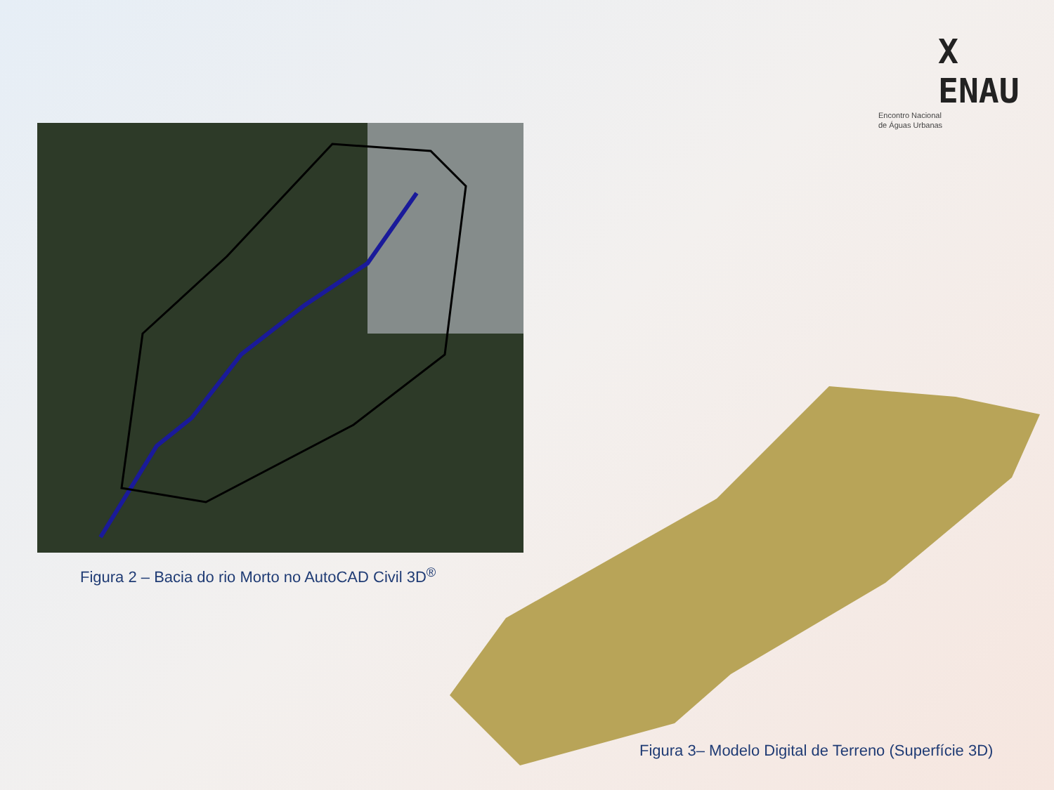X ENAU
Encontro Nacional
de Águas Urbanas
Figura 2 – Bacia do rio Morto no AutoCAD Civil 3D<sup>®</sup>
Figura 3– Modelo Digital de Terreno (Superfície 3D)